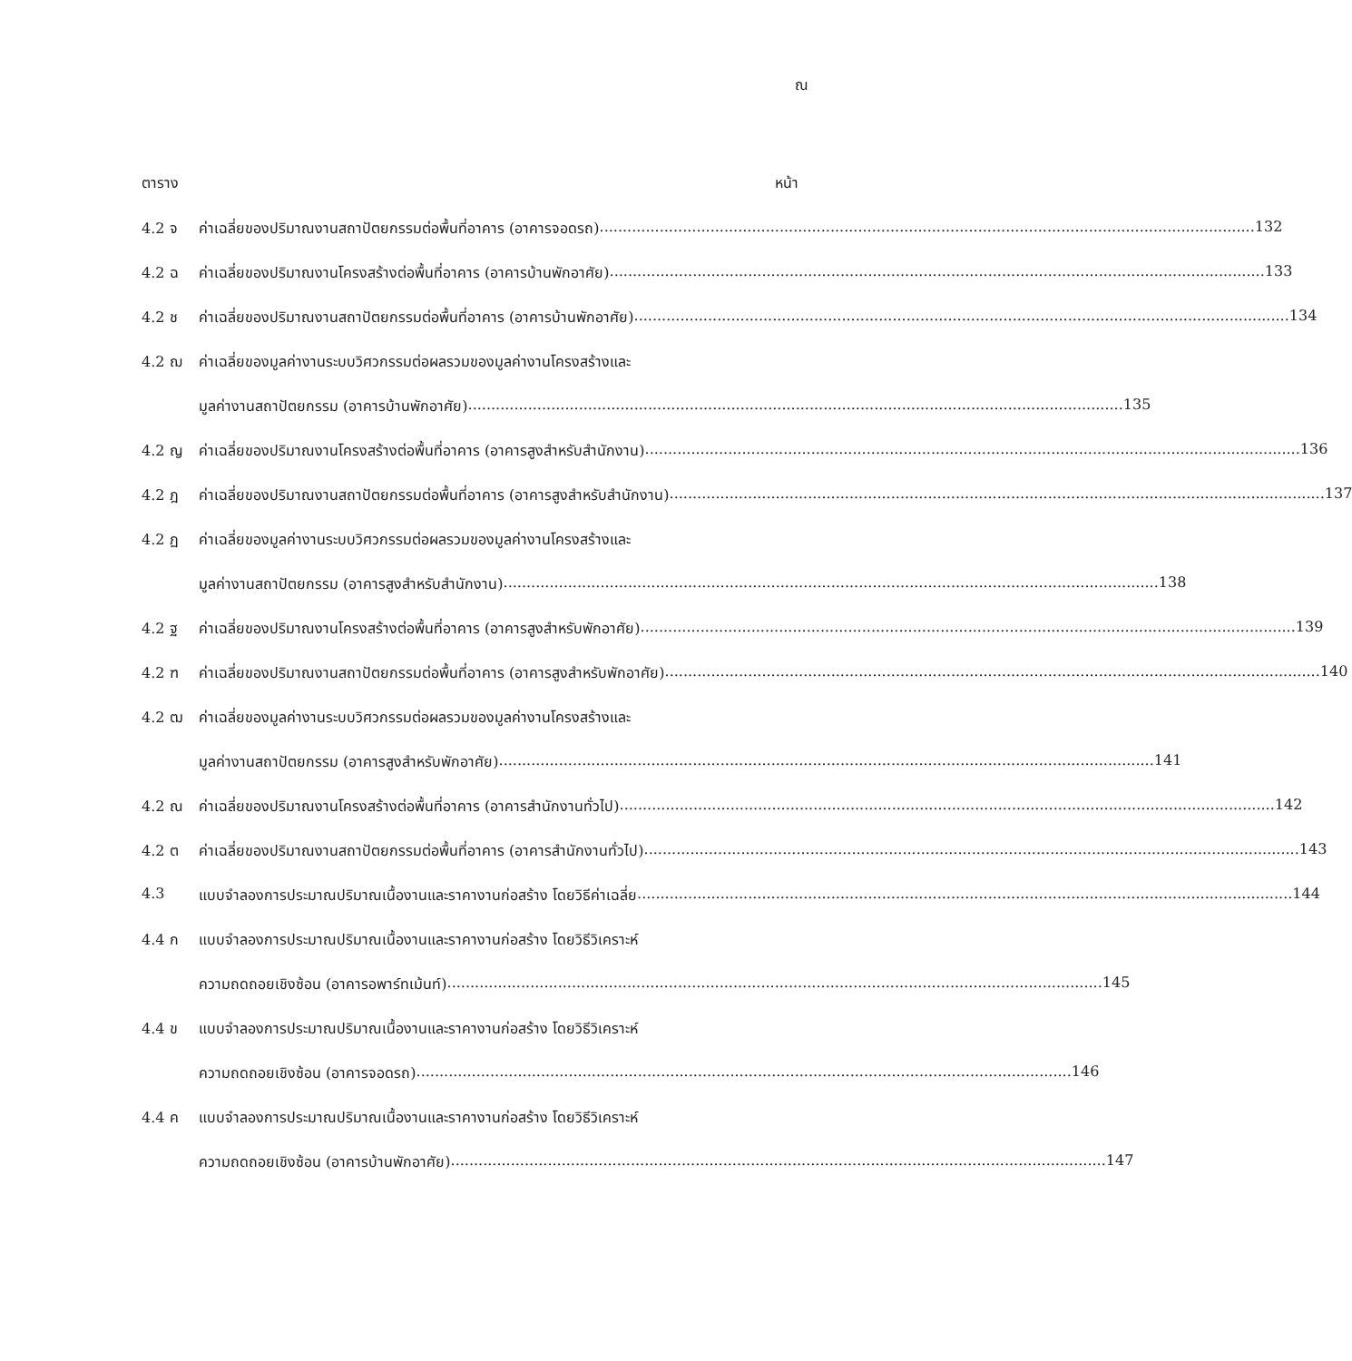ณ
ตาราง หน้า
4.2 จ ค่าเฉลี่ยของปริมาณงานสถาปัตยกรรมต่อพื้นที่อาคาร (อาคารจอดรถ) 132
4.2 ฉ ค่าเฉลี่ยของปริมาณงานโครงสร้างต่อพื้นที่อาคาร (อาคารบ้านพักอาศัย) 133
4.2 ช ค่าเฉลี่ยของปริมาณงานสถาปัตยกรรมต่อพื้นที่อาคาร (อาคารบ้านพักอาศัย) 134
4.2 ฌ ค่าเฉลี่ยของมูลค่างานระบบวิศวกรรมต่อผลรวมของมูลค่างานโครงสร้างและ
มูลค่างานสถาปัตยกรรม (อาคารบ้านพักอาศัย) 135
4.2 ญ ค่าเฉลี่ยของปริมาณงานโครงสร้างต่อพื้นที่อาคาร (อาคารสูงสำหรับสำนักงาน) 136
4.2 ฎ ค่าเฉลี่ยของปริมาณงานสถาปัตยกรรมต่อพื้นที่อาคาร (อาคารสูงสำหรับสำนักงาน) 137
4.2 ฏ ค่าเฉลี่ยของมูลค่างานระบบวิศวกรรมต่อผลรวมของมูลค่างานโครงสร้างและ
มูลค่างานสถาปัตยกรรม (อาคารสูงสำหรับสำนักงาน) 138
4.2 ฐ ค่าเฉลี่ยของปริมาณงานโครงสร้างต่อพื้นที่อาคาร (อาคารสูงสำหรับพักอาศัย) 139
4.2 ฑ ค่าเฉลี่ยของปริมาณงานสถาปัตยกรรมต่อพื้นที่อาคาร (อาคารสูงสำหรับพักอาศัย) 140
4.2 ฒ ค่าเฉลี่ยของมูลค่างานระบบวิศวกรรมต่อผลรวมของมูลค่างานโครงสร้างและ
มูลค่างานสถาปัตยกรรม (อาคารสูงสำหรับพักอาศัย) 141
4.2 ณ ค่าเฉลี่ยของปริมาณงานโครงสร้างต่อพื้นที่อาคาร (อาคารสำนักงานทั่วไป) 142
4.2 ต ค่าเฉลี่ยของปริมาณงานสถาปัตยกรรมต่อพื้นที่อาคาร (อาคารสำนักงานทั่วไป) 143
4.3 แบบจำลองการประมาณปริมาณเนื้องานและราคางานก่อสร้าง โดยวิธีค่าเฉลี่ย 144
4.4 ก แบบจำลองการประมาณปริมาณเนื้องานและราคางานก่อสร้าง โดยวิธีวิเคราะห์
ความถดถอยเชิงซ้อน (อาคารอพาร์ทเม้นท์) 145
4.4 ข แบบจำลองการประมาณปริมาณเนื้องานและราคางานก่อสร้าง โดยวิธีวิเคราะห์
ความถดถอยเชิงซ้อน (อาคารจอดรถ) 146
4.4 ค แบบจำลองการประมาณปริมาณเนื้องานและราคางานก่อสร้าง โดยวิธีวิเคราะห์
ความถดถอยเชิงซ้อน (อาคารบ้านพักอาศัย) 147